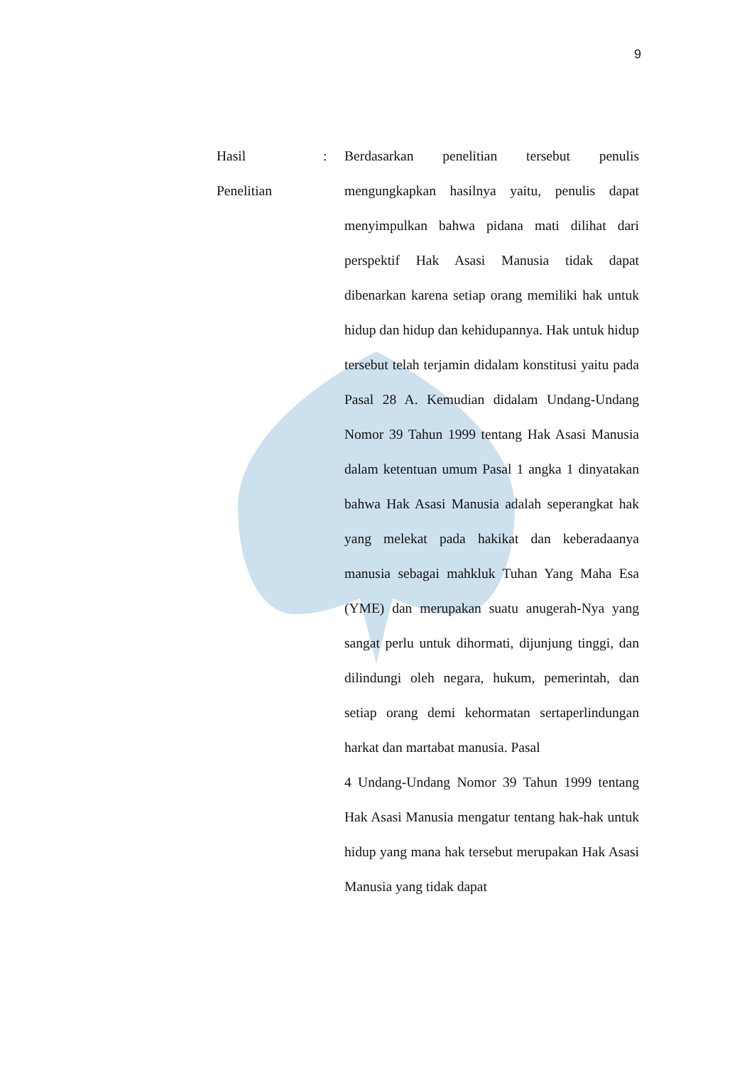9
Hasil
Penelitian
: Berdasarkan penelitian tersebut penulis mengungkapkan hasilnya yaitu, penulis dapat menyimpulkan bahwa pidana mati dilihat dari perspektif Hak Asasi Manusia tidak dapat dibenarkan karena setiap orang memiliki hak untuk hidup dan hidup dan kehidupannya. Hak untuk hidup tersebut telah terjamin didalam konstitusi yaitu pada Pasal 28 A. Kemudian didalam Undang-Undang Nomor 39 Tahun 1999 tentang Hak Asasi Manusia dalam ketentuan umum Pasal 1 angka 1 dinyatakan bahwa Hak Asasi Manusia adalah seperangkat hak yang melekat pada hakikat dan keberadaanya manusia sebagai mahkluk Tuhan Yang Maha Esa (YME) dan merupakan suatu anugerah-Nya yang sangat perlu untuk dihormati, dijunjung tinggi, dan dilindungi oleh negara, hukum, pemerintah, dan setiap orang demi kehormatan sertaperlindungan harkat dan martabat manusia. Pasal
4 Undang-Undang Nomor 39 Tahun 1999 tentang Hak Asasi Manusia mengatur tentang hak-hak untuk hidup yang mana hak tersebut merupakan Hak Asasi Manusia yang tidak dapat